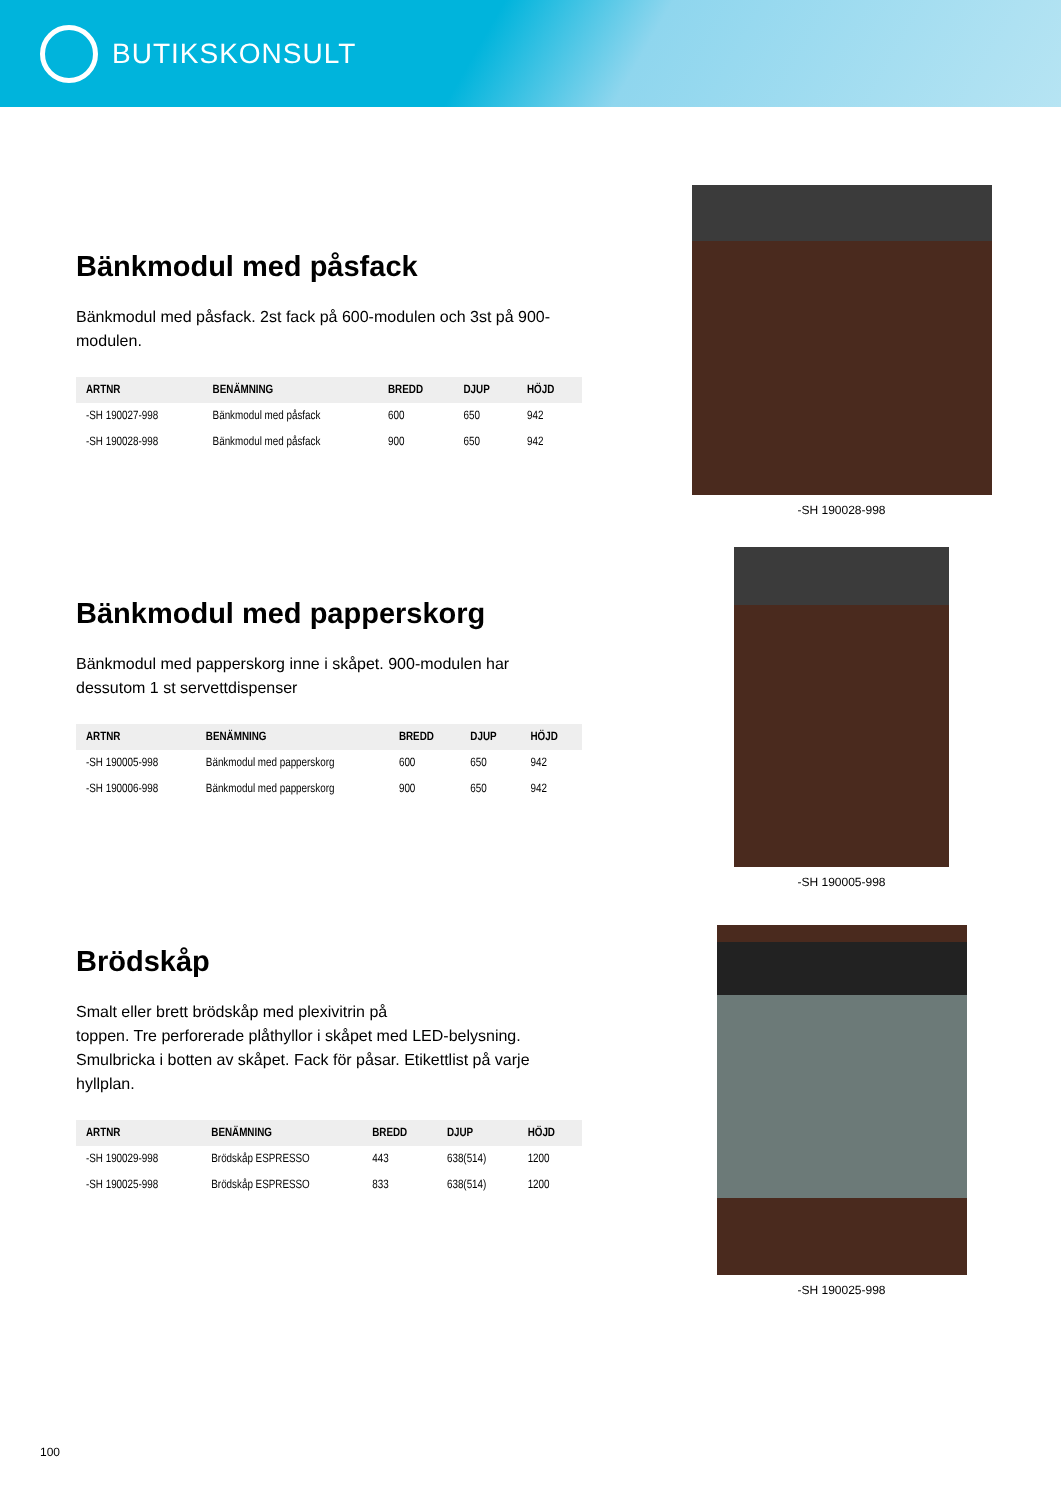BUTIKSKONSULT
Bänkmodul med påsfack
Bänkmodul med påsfack. 2st fack på 600-modulen och 3st på 900-modulen.
| ARTNR | BENÄMNING | BREDD | DJUP | HÖJD |
| --- | --- | --- | --- | --- |
| -SH 190027-998 | Bänkmodul med påsfack | 600 | 650 | 942 |
| -SH 190028-998 | Bänkmodul med påsfack | 900 | 650 | 942 |
-SH 190028-998
Bänkmodul med papperskorg
Bänkmodul med papperskorg inne i skåpet. 900-modulen har dessutom 1 st servettdispenser
| ARTNR | BENÄMNING | BREDD | DJUP | HÖJD |
| --- | --- | --- | --- | --- |
| -SH 190005-998 | Bänkmodul med papperskorg | 600 | 650 | 942 |
| -SH 190006-998 | Bänkmodul med papperskorg | 900 | 650 | 942 |
-SH 190005-998
Brödskåp
Smalt eller brett brödskåp med plexivitrin på
toppen. Tre perforerade plåthyllor i skåpet med LED-belysning. Smulbricka i botten av skåpet. Fack för påsar. Etikettlist på varje hyllplan.
| ARTNR | BENÄMNING | BREDD | DJUP | HÖJD |
| --- | --- | --- | --- | --- |
| -SH 190029-998 | Brödskåp ESPRESSO | 443 | 638(514) | 1200 |
| -SH 190025-998 | Brödskåp ESPRESSO | 833 | 638(514) | 1200 |
-SH 190025-998
100